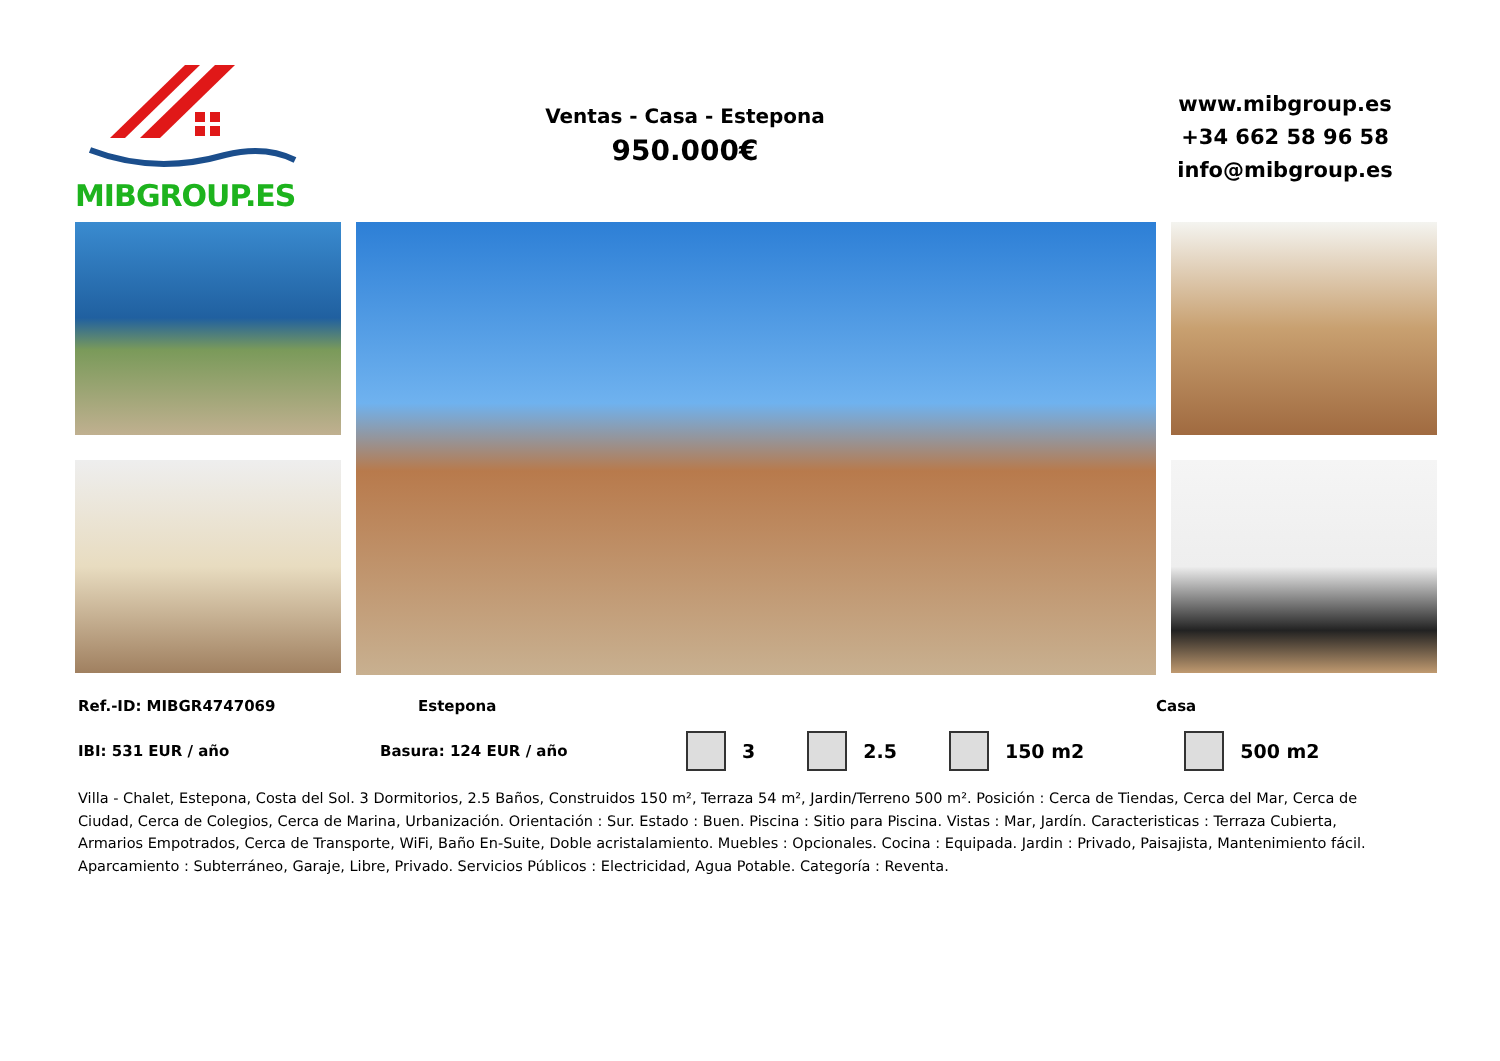MIBGROUP.ES
Ventas - Casa - Estepona
950.000€
www.mibgroup.es
+34 662 58 96 58
info@mibgroup.es
Ref.-ID: MIBGR4747069 Estepona Casa
IBI: 531 EUR / año Basura: 124 EUR / año 3 2.5 150 m2 500 m2
Villa - Chalet, Estepona, Costa del Sol. 3 Dormitorios, 2.5 Baños, Construidos 150 m², Terraza 54 m², Jardin/Terreno 500 m². Posición : Cerca de Tiendas, Cerca del Mar, Cerca de Ciudad, Cerca de Colegios, Cerca de Marina, Urbanización. Orientación : Sur. Estado : Buen. Piscina : Sitio para Piscina. Vistas : Mar, Jardín. Caracteristicas : Terraza Cubierta, Armarios Empotrados, Cerca de Transporte, WiFi, Baño En-Suite, Doble acristalamiento. Muebles : Opcionales. Cocina : Equipada. Jardin : Privado, Paisajista, Mantenimiento fácil. Aparcamiento : Subterráneo, Garaje, Libre, Privado. Servicios Públicos : Electricidad, Agua Potable. Categoría : Reventa.